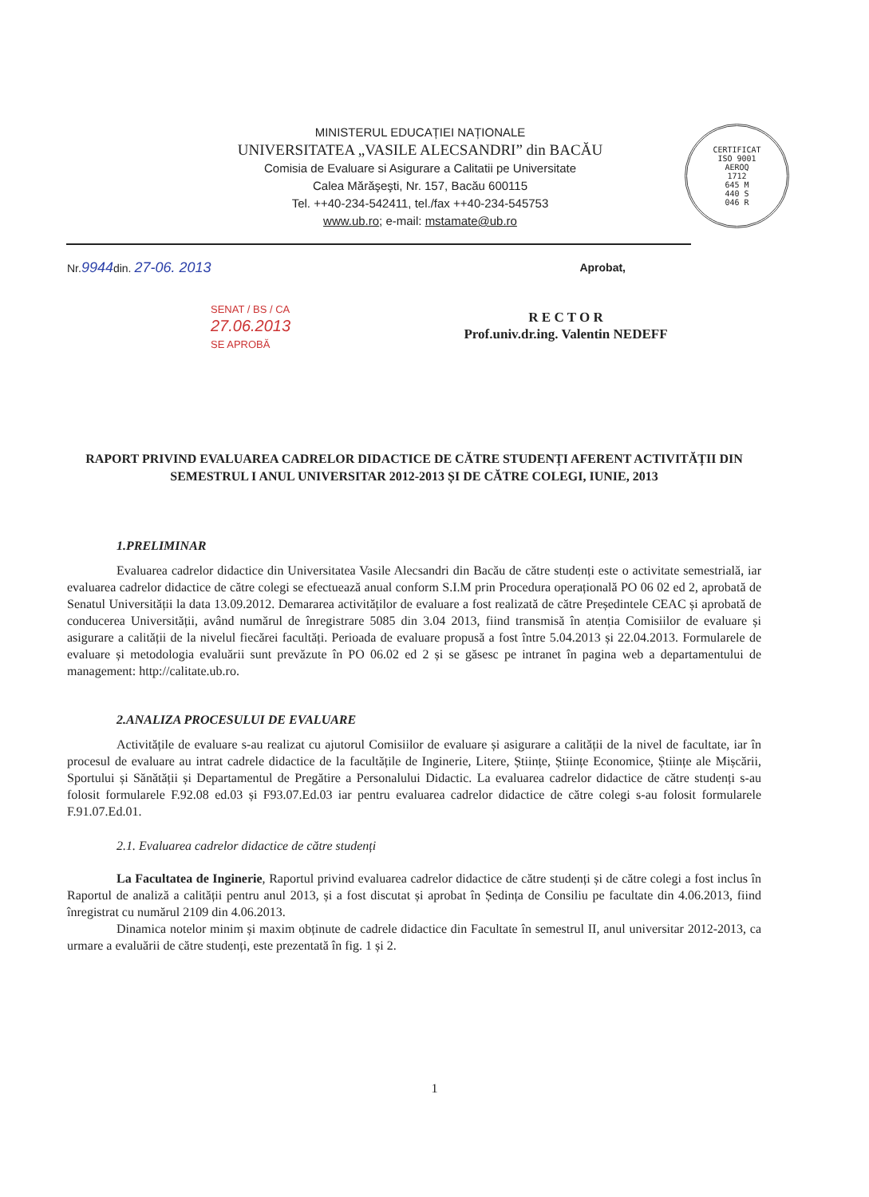MINISTERUL EDUCAȚIEI NAȚIONALE
UNIVERSITATEA „VASILE ALECSANDRI” din BACĂU
Comisia de Evaluare si Asigurare a Calitatii pe Universitate
Calea Mărăşeşti, Nr. 157, Bacău 600115
Tel. ++40-234-542411, tel./fax ++40-234-545753
www.ub.ro; e-mail: mstamate@ub.ro
CERTIFICAT
ISO 9001
AEROQ
1712
645 M
440 S
046 R
Nr.9944din. 27-06. 2013 Aprobat,
SENAT / BS / CA
27.06.2013
SE APROBĂ
R E C T O R
Prof.univ.dr.ing. Valentin NEDEFF
RAPORT PRIVIND EVALUAREA CADRELOR DIDACTICE DE CĂTRE STUDENȚI AFERENT ACTIVITĂȚII DIN SEMESTRUL I ANUL UNIVERSITAR 2012-2013 ȘI DE CĂTRE COLEGI, IUNIE, 2013
1.PRELIMINAR
Evaluarea cadrelor didactice din Universitatea Vasile Alecsandri din Bacău de către studenți este o activitate semestrială, iar evaluarea cadrelor didactice de către colegi se efectuează anual conform S.I.M prin Procedura operațională PO 06 02 ed 2, aprobată de Senatul Universității la data 13.09.2012. Demararea activităților de evaluare a fost realizată de către Președintele CEAC și aprobată de conducerea Universității, având numărul de înregistrare 5085 din 3.04 2013, fiind transmisă în atenția Comisiilor de evaluare și asigurare a calității de la nivelul fiecărei facultăți. Perioada de evaluare propusă a fost între 5.04.2013 și 22.04.2013. Formularele de evaluare și metodologia evaluării sunt prevăzute în PO 06.02 ed 2 și se găsesc pe intranet în pagina web a departamentului de management: http://calitate.ub.ro.
2.ANALIZA PROCESULUI DE EVALUARE
Activitățile de evaluare s-au realizat cu ajutorul Comisiilor de evaluare și asigurare a calității de la nivel de facultate, iar în procesul de evaluare au intrat cadrele didactice de la facultățile de Inginerie, Litere, Științe, Științe Economice, Științe ale Mișcării, Sportului și Sănătății și Departamentul de Pregătire a Personalului Didactic. La evaluarea cadrelor didactice de către studenți s-au folosit formularele F.92.08 ed.03 și F93.07.Ed.03 iar pentru evaluarea cadrelor didactice de către colegi s-au folosit formularele F.91.07.Ed.01.
2.1. Evaluarea cadrelor didactice de către studenți
La Facultatea de Inginerie, Raportul privind evaluarea cadrelor didactice de către studenți și de către colegi a fost inclus în Raportul de analiză a calității pentru anul 2013, și a fost discutat și aprobat în Ședința de Consiliu pe facultate din 4.06.2013, fiind înregistrat cu numărul 2109 din 4.06.2013.
Dinamica notelor minim și maxim obținute de cadrele didactice din Facultate în semestrul II, anul universitar 2012-2013, ca urmare a evaluării de către studenți, este prezentată în fig. 1 și 2.
1